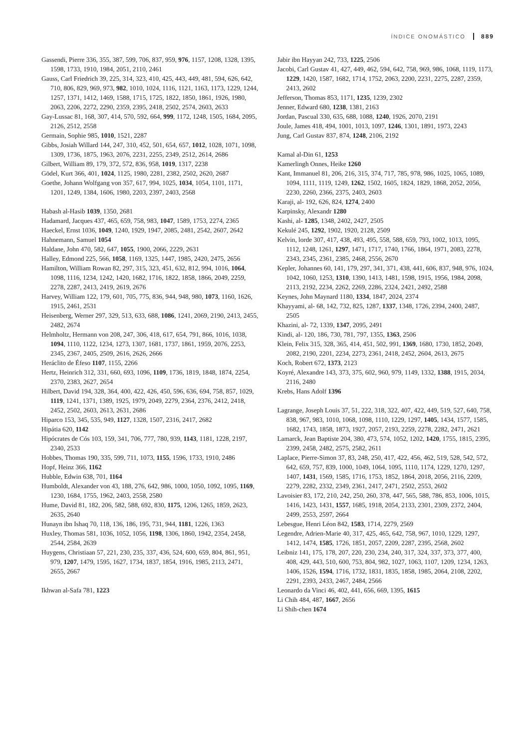ÍNDICE ONOMÁSTICO 889
Gassendi, Pierre 336, 355, 387, 599, 706, 837, 959, 976, 1157, 1208, 1328, 1395, 1598, 1733, 1910, 1984, 2051, 2110, 2461
Gauss, Carl Friedrich 39, 225, 314, 323, 410, 425, 443, 449, 481, 594, 626, 642, 710, 806, 829, 969, 973, 982, 1010, 1024, 1116, 1121, 1163, 1173, 1229, 1244, 1257, 1371, 1412, 1469, 1588, 1715, 1725, 1822, 1850, 1861, 1926, 1980, 2063, 2206, 2272, 2290, 2359, 2395, 2418, 2502, 2574, 2603, 2633
Gay-Lussac 81, 168, 307, 414, 570, 592, 664, 999, 1172, 1248, 1505, 1684, 2095, 2126, 2512, 2558
Germain, Sophie 985, 1010, 1521, 2287
Gibbs, Josiah Willard 144, 247, 310, 452, 501, 654, 657, 1012, 1028, 1071, 1098, 1309, 1736, 1875, 1963, 2076, 2231, 2255, 2349, 2512, 2614, 2686
Gilbert, William 89, 179, 372, 572, 836, 958, 1019, 1317, 2238
Gödel, Kurt 366, 401, 1024, 1125, 1980, 2281, 2382, 2502, 2620, 2687
Goethe, Johann Wolfgang von 357, 617, 994, 1025, 1034, 1054, 1101, 1171, 1201, 1249, 1384, 1606, 1980, 2203, 2397, 2403, 2568
Habash al-Hasib 1039, 1350, 2681
Hadamard, Jacques 437, 465, 659, 758, 983, 1047, 1589, 1753, 2274, 2365
Haeckel, Ernst 1036, 1049, 1240, 1929, 1947, 2085, 2481, 2542, 2607, 2642
Hahnemann, Samuel 1054
Haldane, John 470, 582, 647, 1055, 1900, 2066, 2229, 2631
Halley, Edmond 225, 566, 1058, 1169, 1325, 1447, 1985, 2420, 2475, 2656
Hamilton, William Rowan 82, 297, 315, 323, 451, 632, 812, 994, 1016, 1064, 1098, 1116, 1234, 1242, 1420, 1682, 1716, 1822, 1858, 1866, 2049, 2259, 2278, 2287, 2413, 2419, 2619, 2676
Harvey, William 122, 179, 601, 705, 775, 836, 944, 948, 980, 1073, 1160, 1626, 1915, 2461, 2531
Heisenberg, Werner 297, 329, 513, 633, 688, 1086, 1241, 2069, 2190, 2413, 2455, 2482, 2674
Helmholtz, Hermann von 208, 247, 306, 418, 617, 654, 791, 866, 1016, 1038, 1094, 1110, 1122, 1234, 1273, 1307, 1681, 1737, 1861, 1959, 2076, 2253, 2345, 2367, 2405, 2509, 2616, 2626, 2666
Heráclito de Éfeso 1107, 1155, 2266
Hertz, Heinrich 312, 331, 660, 693, 1096, 1109, 1736, 1819, 1848, 1874, 2254, 2370, 2383, 2627, 2654
Hilbert, David 194, 328, 364, 400, 422, 426, 450, 596, 636, 694, 758, 857, 1029, 1119, 1241, 1371, 1389, 1925, 1979, 2049, 2279, 2364, 2376, 2412, 2418, 2452, 2502, 2603, 2613, 2631, 2686
Hiparco 153, 345, 535, 949, 1127, 1328, 1507, 2316, 2417, 2682
Hipátia 620, 1142
Hipócrates de Cós 103, 159, 341, 706, 777, 780, 939, 1143, 1181, 1228, 2197, 2340, 2533
Hobbes, Thomas 190, 335, 599, 711, 1073, 1155, 1596, 1733, 1910, 2486
Hopf, Heinz 366, 1162
Hubble, Edwin 638, 701, 1164
Humboldt, Alexander von 43, 188, 276, 642, 986, 1000, 1050, 1092, 1095, 1169, 1230, 1684, 1755, 1962, 2403, 2558, 2580
Hume, David 81, 182, 206, 582, 588, 692, 830, 1175, 1206, 1265, 1859, 2623, 2635, 2640
Hunayn ibn Ishaq 70, 118, 136, 186, 195, 731, 944, 1181, 1226, 1363
Huxley, Thomas 581, 1036, 1052, 1056, 1198, 1306, 1860, 1942, 2354, 2458, 2544, 2584, 2639
Huygens, Christiaan 57, 221, 230, 235, 337, 436, 524, 600, 659, 804, 861, 951, 979, 1207, 1479, 1595, 1627, 1734, 1837, 1854, 1916, 1985, 2113, 2471, 2655, 2667
Ikhwan al-Safa 781, 1223
Jabir ibn Hayyan 242, 733, 1225, 2506
Jacobi, Carl Gustav 41, 427, 449, 462, 594, 642, 758, 969, 986, 1068, 1119, 1173, 1229, 1420, 1587, 1682, 1714, 1752, 2063, 2200, 2231, 2275, 2287, 2359, 2413, 2602
Jefferson, Thomas 853, 1171, 1235, 1239, 2302
Jenner, Edward 680, 1238, 1381, 2163
Jordan, Pascual 330, 635, 688, 1088, 1240, 1926, 2070, 2191
Joule, James 418, 494, 1001, 1013, 1097, 1246, 1301, 1891, 1973, 2243
Jung, Carl Gustav 837, 874, 1248, 2106, 2192
Kamal al-Din 61, 1253
Kamerlingh Onnes, Heike 1260
Kant, Immanuel 81, 206, 216, 315, 374, 717, 785, 978, 986, 1025, 1065, 1089, 1094, 1111, 1119, 1249, 1262, 1502, 1605, 1824, 1829, 1868, 2052, 2056, 2230, 2260, 2366, 2375, 2403, 2603
Karaji, al- 192, 626, 824, 1274, 2400
Karpinsky, Alexandr 1280
Kashi, al- 1285, 1348, 2402, 2427, 2505
Kekulé 245, 1292, 1902, 1920, 2128, 2509
Kelvin, lorde 307, 417, 438, 493, 495, 558, 588, 659, 793, 1002, 1013, 1095, 1112, 1248, 1261, 1297, 1471, 1717, 1740, 1766, 1864, 1971, 2083, 2278, 2343, 2345, 2361, 2385, 2468, 2556, 2670
Kepler, Johannes 60, 141, 179, 297, 341, 371, 438, 441, 606, 837, 948, 976, 1024, 1042, 1060, 1253, 1310, 1390, 1413, 1481, 1598, 1915, 1956, 1984, 2098, 2113, 2192, 2234, 2262, 2269, 2286, 2324, 2421, 2492, 2588
Keynes, John Maynard 1180, 1334, 1847, 2024, 2374
Khayyami, al- 68, 142, 732, 825, 1287, 1337, 1348, 1726, 2394, 2400, 2487, 2505
Khazini, al- 72, 1339, 1347, 2095, 2491
Kindi, al- 120, 186, 730, 781, 797, 1355, 1363, 2506
Klein, Felix 315, 328, 365, 414, 451, 502, 991, 1369, 1680, 1730, 1852, 2049, 2082, 2190, 2201, 2234, 2273, 2361, 2418, 2452, 2604, 2613, 2675
Koch, Robert 672, 1373, 2123
Koyré, Alexandre 143, 373, 375, 602, 960, 979, 1149, 1332, 1388, 1915, 2034, 2116, 2480
Krebs, Hans Adolf 1396
Lagrange, Joseph Louis 37, 51, 222, 318, 322, 407, 422, 449, 519, 527, 640, 758, 838, 967, 983, 1010, 1068, 1098, 1110, 1229, 1297, 1405, 1434, 1577, 1585, 1682, 1743, 1858, 1873, 1927, 2057, 2193, 2259, 2278, 2282, 2471, 2621
Lamarck, Jean Baptiste 204, 380, 473, 574, 1052, 1202, 1420, 1755, 1815, 2395, 2399, 2458, 2482, 2575, 2582, 2611
Laplace, Pierre-Simon 37, 83, 248, 250, 417, 422, 456, 462, 519, 528, 542, 572, 642, 659, 757, 839, 1000, 1049, 1064, 1095, 1110, 1174, 1229, 1270, 1297, 1407, 1431, 1569, 1585, 1716, 1753, 1852, 1864, 2018, 2056, 2116, 2209, 2279, 2282, 2332, 2349, 2361, 2417, 2471, 2502, 2553, 2602
Lavoisier 83, 172, 210, 242, 250, 260, 378, 447, 565, 588, 786, 853, 1006, 1015, 1416, 1423, 1431, 1557, 1685, 1918, 2054, 2133, 2301, 2309, 2372, 2404, 2499, 2553, 2597, 2664
Lebesgue, Henri Léon 842, 1583, 1714, 2279, 2569
Legendre, Adrien-Marie 40, 317, 425, 465, 642, 758, 967, 1010, 1229, 1297, 1412, 1474, 1585, 1726, 1851, 2057, 2209, 2287, 2395, 2568, 2602
Leibniz 141, 175, 178, 207, 220, 230, 234, 240, 317, 324, 337, 373, 377, 400, 408, 429, 443, 510, 600, 753, 804, 982, 1027, 1063, 1107, 1209, 1234, 1263, 1406, 1526, 1594, 1716, 1732, 1831, 1835, 1858, 1985, 2064, 2108, 2202, 2291, 2393, 2433, 2467, 2484, 2566
Leonardo da Vinci 46, 402, 441, 656, 669, 1395, 1615
Li Chih 484, 487, 1667, 2656
Li Shih-chen 1674